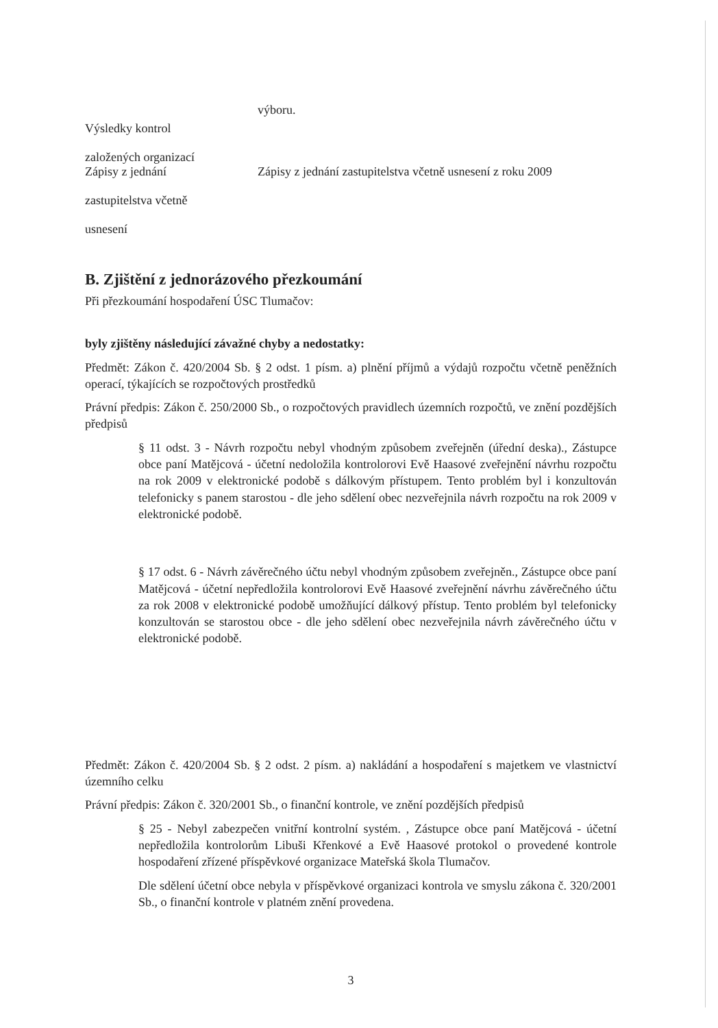výboru.
Výsledky kontrol
založených organizací
Zápisy z jednání
zastupitelstva včetně
usnesení
Zápisy z jednání zastupitelstva včetně usnesení z roku 2009
B. Zjištění z jednorázového přezkoumání
Při přezkoumání hospodaření ÚSC Tlumačov:
byly zjištěny následující závažné chyby a nedostatky:
Předmět: Zákon č. 420/2004 Sb. § 2 odst. 1 písm. a) plnění příjmů a výdajů rozpočtu včetně peněžních operací, týkajících se rozpočtových prostředků
Právní předpis: Zákon č. 250/2000 Sb., o rozpočtových pravidlech územních rozpočtů, ve znění pozdějších předpisů
§ 11 odst. 3 - Návrh rozpočtu nebyl vhodným způsobem zveřejněn (úřední deska)., Zástupce obce paní Matějcová - účetní nedoložila kontrolorovi Evě Haasové zveřejnění návrhu rozpočtu na rok 2009 v elektronické podobě s dálkovým přístupem. Tento problém byl i konzultován telefonicky s panem starostou - dle jeho sdělení obec nezveřejnila návrh rozpočtu na rok 2009 v elektronické podobě.
§ 17 odst. 6 - Návrh závěrečného účtu nebyl vhodným způsobem zveřejněn., Zástupce obce paní Matějcová - účetní nepředložila kontrolorovi Evě Haasové zveřejnění návrhu závěrečného účtu za rok 2008 v elektronické podobě umožňující dálkový přístup. Tento problém byl telefonicky konzultován se starostou obce - dle jeho sdělení obec nezveřejnila návrh závěrečného účtu v elektronické podobě.
Předmět: Zákon č. 420/2004 Sb. § 2 odst. 2 písm. a) nakládání a hospodaření s majetkem ve vlastnictví územního celku
Právní předpis: Zákon č. 320/2001 Sb., o finanční kontrole, ve znění pozdějších předpisů
§ 25 - Nebyl zabezpečen vnitřní kontrolní systém. , Zástupce obce paní Matějcová - účetní nepředložila kontrolorům Libuši Křenkové a Evě Haasové protokol o provedené kontrole hospodaření zřízené příspěvkové organizace Mateřská škola Tlumačov.
Dle sdělení účetní obce nebyla v příspěvkové organizaci kontrola ve smyslu zákona č. 320/2001 Sb., o finanční kontrole v platném znění provedena.
3